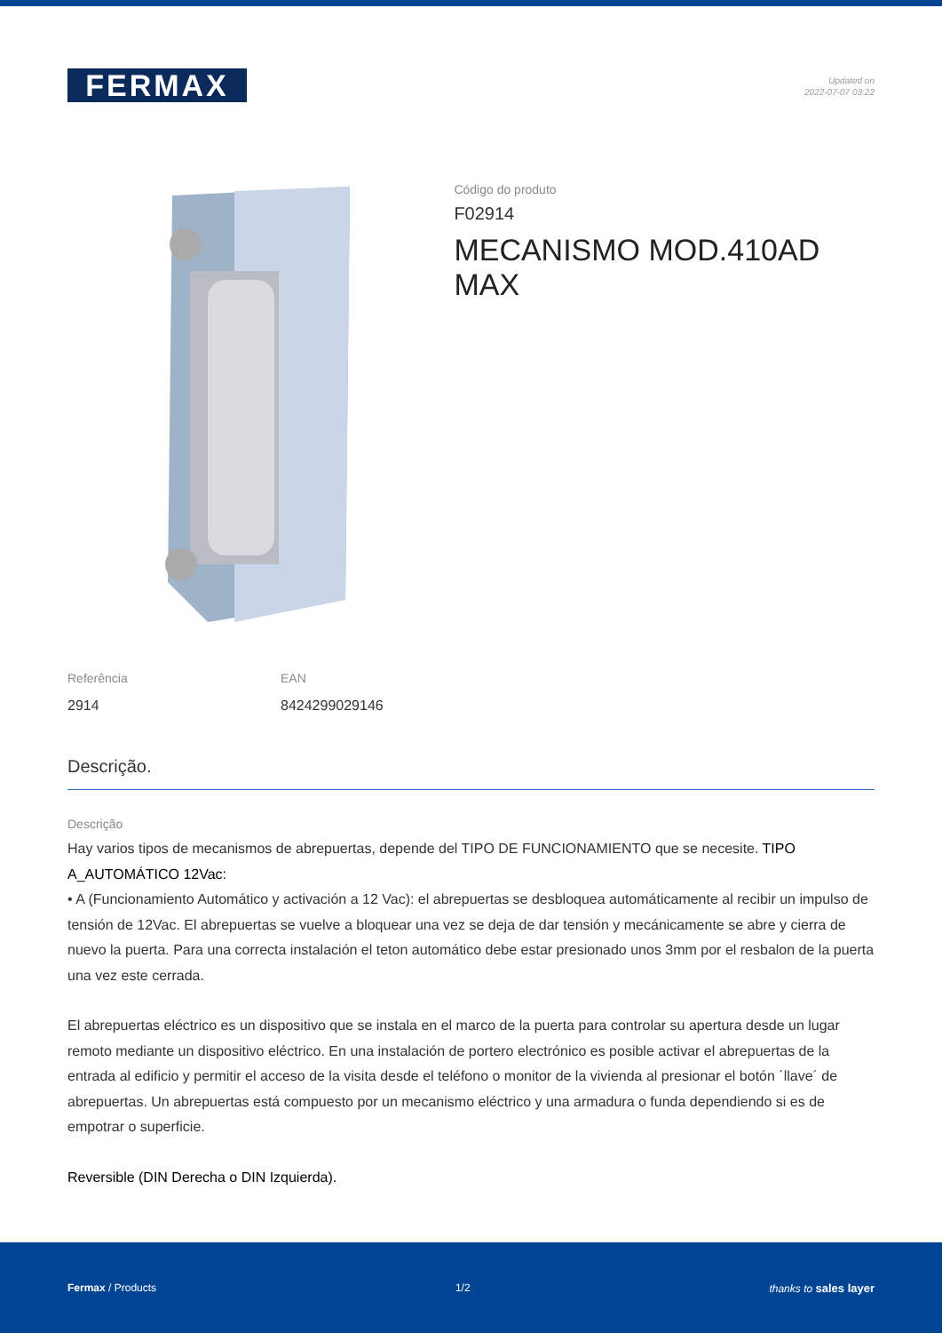FERMAX
Updated on
2022-07-07 03:22
Código do produto
F02914
MECANISMO MOD.410AD MAX
Referência
2914
EAN
8424299029146
Descrição.
Descrição
Hay varios tipos de mecanismos de abrepuertas, depende del TIPO DE FUNCIONAMIENTO que se necesite. TIPO A_AUTOMÁTICO 12Vac:
• A (Funcionamiento Automático y activación a 12 Vac): el abrepuertas se desbloquea automáticamente al recibir un impulso de tensión de 12Vac. El abrepuertas se vuelve a bloquear una vez se deja de dar tensión y mecánicamente se abre y cierra de nuevo la puerta. Para una correcta instalación el teton automático debe estar presionado unos 3mm por el resbalon de la puerta una vez este cerrada.
El abrepuertas eléctrico es un dispositivo que se instala en el marco de la puerta para controlar su apertura desde un lugar remoto mediante un dispositivo eléctrico. En una instalación de portero electrónico es posible activar el abrepuertas de la entrada al edificio y permitir el acceso de la visita desde el teléfono o monitor de la vivienda al presionar el botón ´llave´ de abrepuertas. Un abrepuertas está compuesto por un mecanismo eléctrico y una armadura o funda dependiendo si es de empotrar o superficie.
Reversible (DIN Derecha o DIN Izquierda).
Fermax / Products 1/2 thanks to sales layer